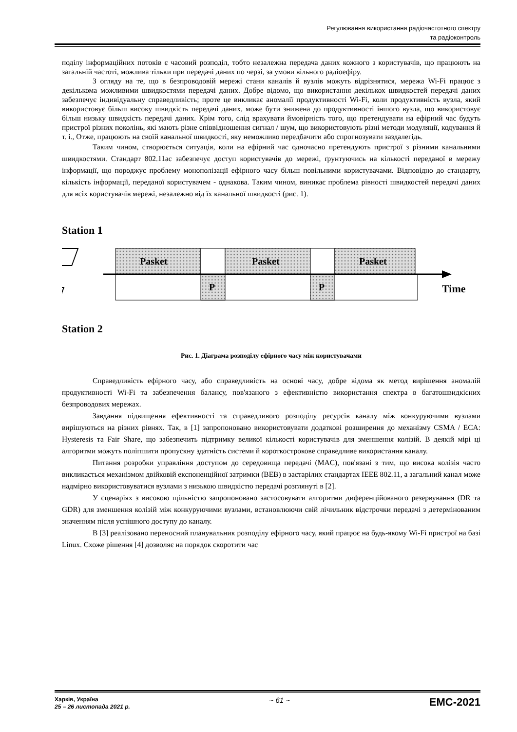Регулювання використання радіочастотного спектру
та радіоконтроль
поділу інформаційних потоків є часовий розподіл, тобто незалежна передача даних кожного з користувачів, що працюють на загальній частоті, можлива тільки при передачі даних по черзі, за умови вільного радіоефіру.
З огляду на те, що в безпроводовій мережі стани каналів й вузлів можуть відрізнятися, мережа Wi-Fi працює з декількома можливими швидкостями передачі даних. Добре відомо, що використання декількох швидкостей передачі даних забезпечує індивідуальну справедливість; проте це викликає аномалії продуктивності Wi-Fi, коли продуктивність вузла, який використовує більш високу швидкість передачі даних, може бути знижена до продуктивності іншого вузла, що використовує більш низьку швидкість передачі даних. Крім того, слід врахувати ймовірність того, що претендувати на ефірний час будуть пристрої різних поколінь, які мають різне співвідношення сигнал / шум, що використовують різні методи модуляції, кодування й т. і., Отже, працюють на своїй канальної швидкості, яку неможливо передбачити або спрогнозувати заздалегідь.
Таким чином, створюється ситуація, коли на ефірний час одночасно претендують пристрої з різними канальними швидкостями. Стандарт 802.11ac забезпечує доступ користувачів до мережі, ґрунтуючись на кількості переданої в мережу інформації, що породжує проблему монополізації ефірного часу більш повільними користувачами. Відповідно до стандарту, кількість інформації, переданої користувачем - однакова. Таким чином, виникає проблема рівності швидкостей передачі даних для всіх користувачів мережі, незалежно від їх канальної швидкості (рис. 1).
Station 1
Pasket
Pasket
Pasket
P
P
Time
Station 2
Рис. 1. Діаграма розподілу ефірного часу між користувачами
Справедливість ефірного часу, або справедливість на основі часу, добре відома як метод вирішення аномалій продуктивності Wi-Fi та забезпечення балансу, пов'язаного з ефективністю використання спектра в багатошвидкісних безпроводових мережах.
Завдання підвищення ефективності та справедливого розподілу ресурсів каналу між конкуруючими вузлами вирішуються на різних рівнях. Так, в [1] запропоновано використовувати додаткові розширення до механізму CSMA / ECA: Hysteresis та Fair Share, що забезпечить підтримку великої кількості користувачів для зменшення колізій. В деякій мірі ці алгоритми можуть поліпшити пропускну здатність системи й короткострокове справедливе використання каналу.
Питання розробки управління доступом до середовища передачі (MAC), пов'язані з тим, що висока колізія часто викликається механізмом двійковій експоненційної затримки (BEB) в застарілих стандартах IEEE 802.11, а загальний канал може надмірно використовуватися вузлами з низькою швидкістю передачі розглянуті в [2].
У сценаріях з високою щільністю запропоновано застосовувати алгоритми диференційованого резервування (DR та GDR) для зменшення колізій між конкуруючими вузлами, встановлюючи свій лічильник відстрочки передачі з детермінованим значенням після успішного доступу до каналу.
В [3] реалізовано переносний планувальник розподілу ефірного часу, який працює на будь-якому Wi-Fi пристрої на базі Linux. Схоже рішення [4] дозволяє на порядок скоротити час
Харків, Україна
25 – 26 листопада 2021 р.
~ 61 ~
EMC-2021